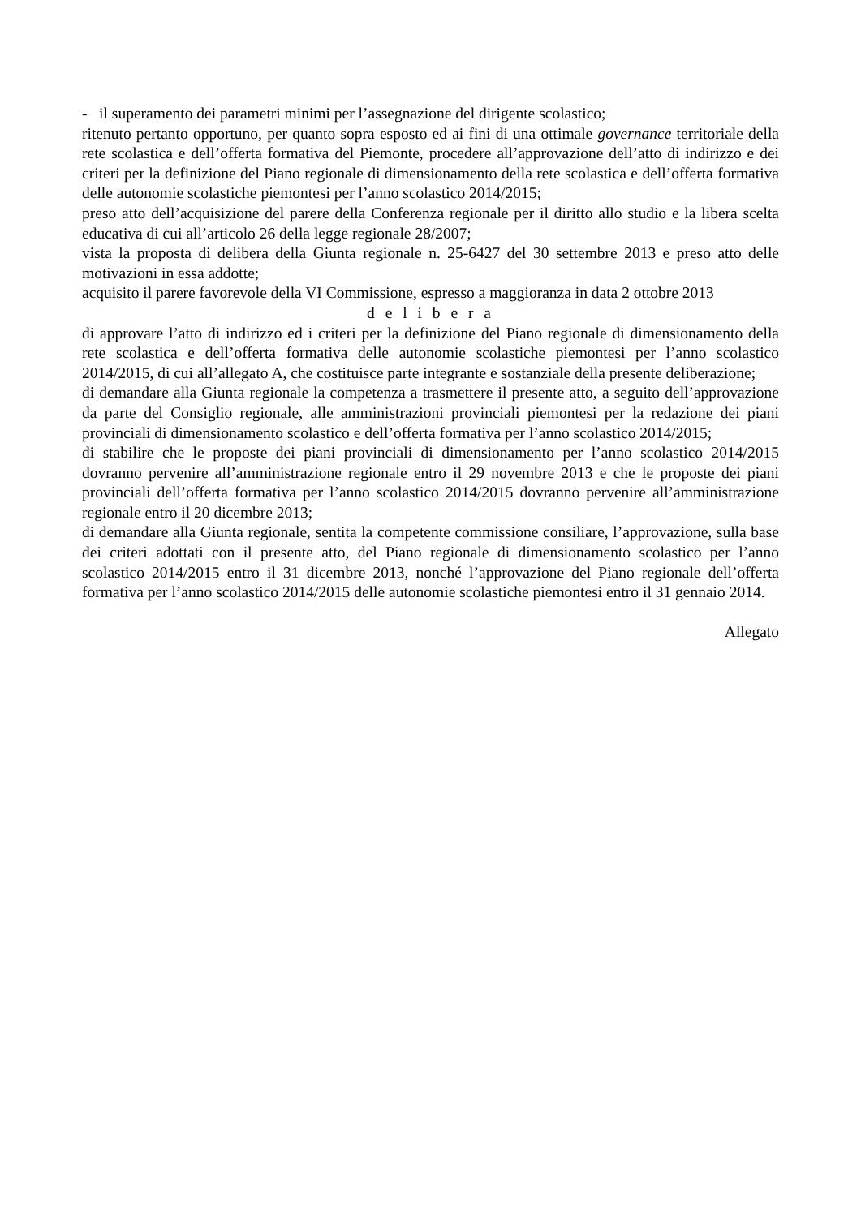- il superamento dei parametri minimi per l’assegnazione del dirigente scolastico;
ritenuto pertanto opportuno, per quanto sopra esposto ed ai fini di una ottimale governance territoriale della rete scolastica e dell’offerta formativa del Piemonte, procedere all’approvazione dell’atto di indirizzo e dei criteri per la definizione del Piano regionale di dimensionamento della rete scolastica e dell’offerta formativa delle autonomie scolastiche piemontesi per l’anno scolastico 2014/2015;
preso atto dell’acquisizione del parere della Conferenza regionale per il diritto allo studio e la libera scelta educativa di cui all’articolo 26 della legge regionale 28/2007;
vista la proposta di delibera della Giunta regionale n. 25-6427 del 30 settembre 2013 e preso atto delle motivazioni in essa addotte;
acquisito il parere favorevole della VI Commissione, espresso a maggioranza in data 2 ottobre 2013
d e l i b e r a
di approvare l’atto di indirizzo ed i criteri per la definizione del Piano regionale di dimensionamento della rete scolastica e dell’offerta formativa delle autonomie scolastiche piemontesi per l’anno scolastico 2014/2015, di cui all’allegato A, che costituisce parte integrante e sostanziale della presente deliberazione;
di demandare alla Giunta regionale la competenza a trasmettere il presente atto, a seguito dell’approvazione da parte del Consiglio regionale, alle amministrazioni provinciali piemontesi per la redazione dei piani provinciali di dimensionamento scolastico e dell’offerta formativa per l’anno scolastico 2014/2015;
di stabilire che le proposte dei piani provinciali di dimensionamento per l’anno scolastico 2014/2015 dovranno pervenire all’amministrazione regionale entro il 29 novembre 2013 e che le proposte dei piani provinciali dell’offerta formativa per l’anno scolastico 2014/2015 dovranno pervenire all’amministrazione regionale entro il 20 dicembre 2013;
di demandare alla Giunta regionale, sentita la competente commissione consiliare, l’approvazione, sulla base dei criteri adottati con il presente atto, del Piano regionale di dimensionamento scolastico per l’anno scolastico 2014/2015 entro il 31 dicembre 2013, nonché l’approvazione del Piano regionale dell’offerta formativa per l’anno scolastico 2014/2015 delle autonomie scolastiche piemontesi entro il 31 gennaio 2014.
Allegato